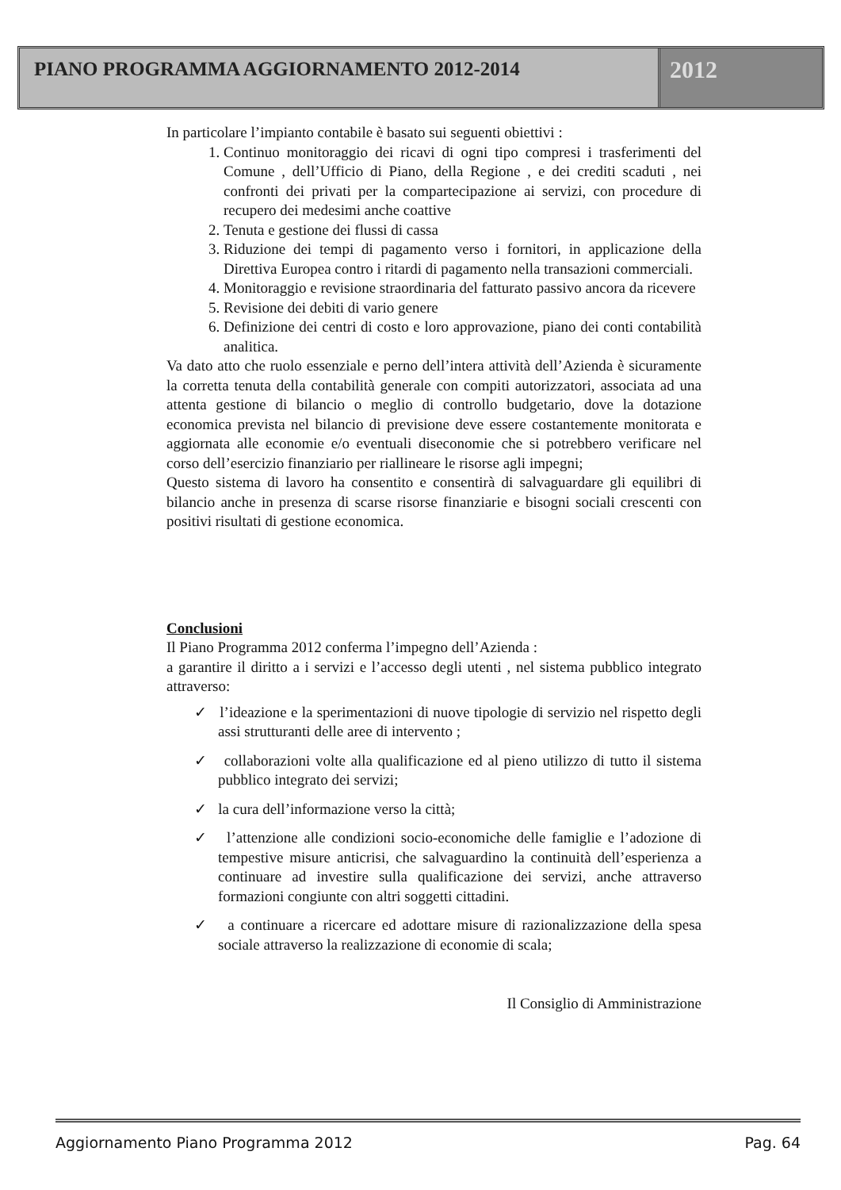PIANO PROGRAMMA AGGIORNAMENTO 2012-2014
2012
In particolare l’impianto contabile è basato sui seguenti obiettivi :
1. Continuo monitoraggio dei ricavi di ogni tipo compresi i trasferimenti del Comune , dell’Ufficio di Piano, della Regione , e dei crediti scaduti , nei confronti dei privati per la compartecipazione ai servizi, con procedure di recupero dei medesimi anche coattive
2. Tenuta e gestione dei flussi di cassa
3. Riduzione dei tempi di pagamento verso i fornitori, in applicazione della Direttiva Europea contro i ritardi di pagamento nella transazioni commerciali.
4. Monitoraggio e revisione straordinaria del fatturato passivo ancora da ricevere
5. Revisione dei debiti di vario genere
6. Definizione dei centri di costo e loro approvazione, piano dei conti contabilità analitica.
Va dato atto che ruolo essenziale e perno dell’intera attività dell’Azienda è sicuramente la corretta tenuta della contabilità generale con compiti autorizzatori, associata ad una attenta gestione di bilancio o meglio di controllo budgetario, dove la dotazione economica prevista nel bilancio di previsione deve essere costantemente monitorata e aggiornata alle economie e/o eventuali diseconomie che si potrebbero verificare nel corso dell’esercizio finanziario per riallineare le risorse agli impegni;
Questo sistema di lavoro ha consentito e consentirà di salvaguardare gli equilibri di bilancio anche in presenza di scarse risorse finanziarie e bisogni sociali crescenti con positivi risultati di gestione economica.
Conclusioni
Il Piano Programma 2012 conferma l’impegno dell’Azienda :
a garantire il diritto a i servizi e l’accesso degli utenti , nel sistema pubblico integrato attraverso:
✓ l’ideazione e la sperimentazioni di nuove tipologie di servizio nel rispetto degli assi strutturanti delle aree di intervento ;
✓ collaborazioni volte alla qualificazione ed al pieno utilizzo di tutto il sistema pubblico integrato dei servizi;
✓ la cura dell’informazione verso la città;
✓ l’attenzione alle condizioni socio-economiche delle famiglie e l’adozione di tempestive misure anticrisi, che salvaguardino la continuità dell’esperienza a continuare ad investire sulla qualificazione dei servizi, anche attraverso formazioni congiunte con altri soggetti cittadini.
✓ a continuare a ricercare ed adottare misure di razionalizzazione della spesa sociale attraverso la realizzazione di economie di scala;
Il Consiglio di Amministrazione
Aggiornamento Piano Programma 2012 Pag. 64